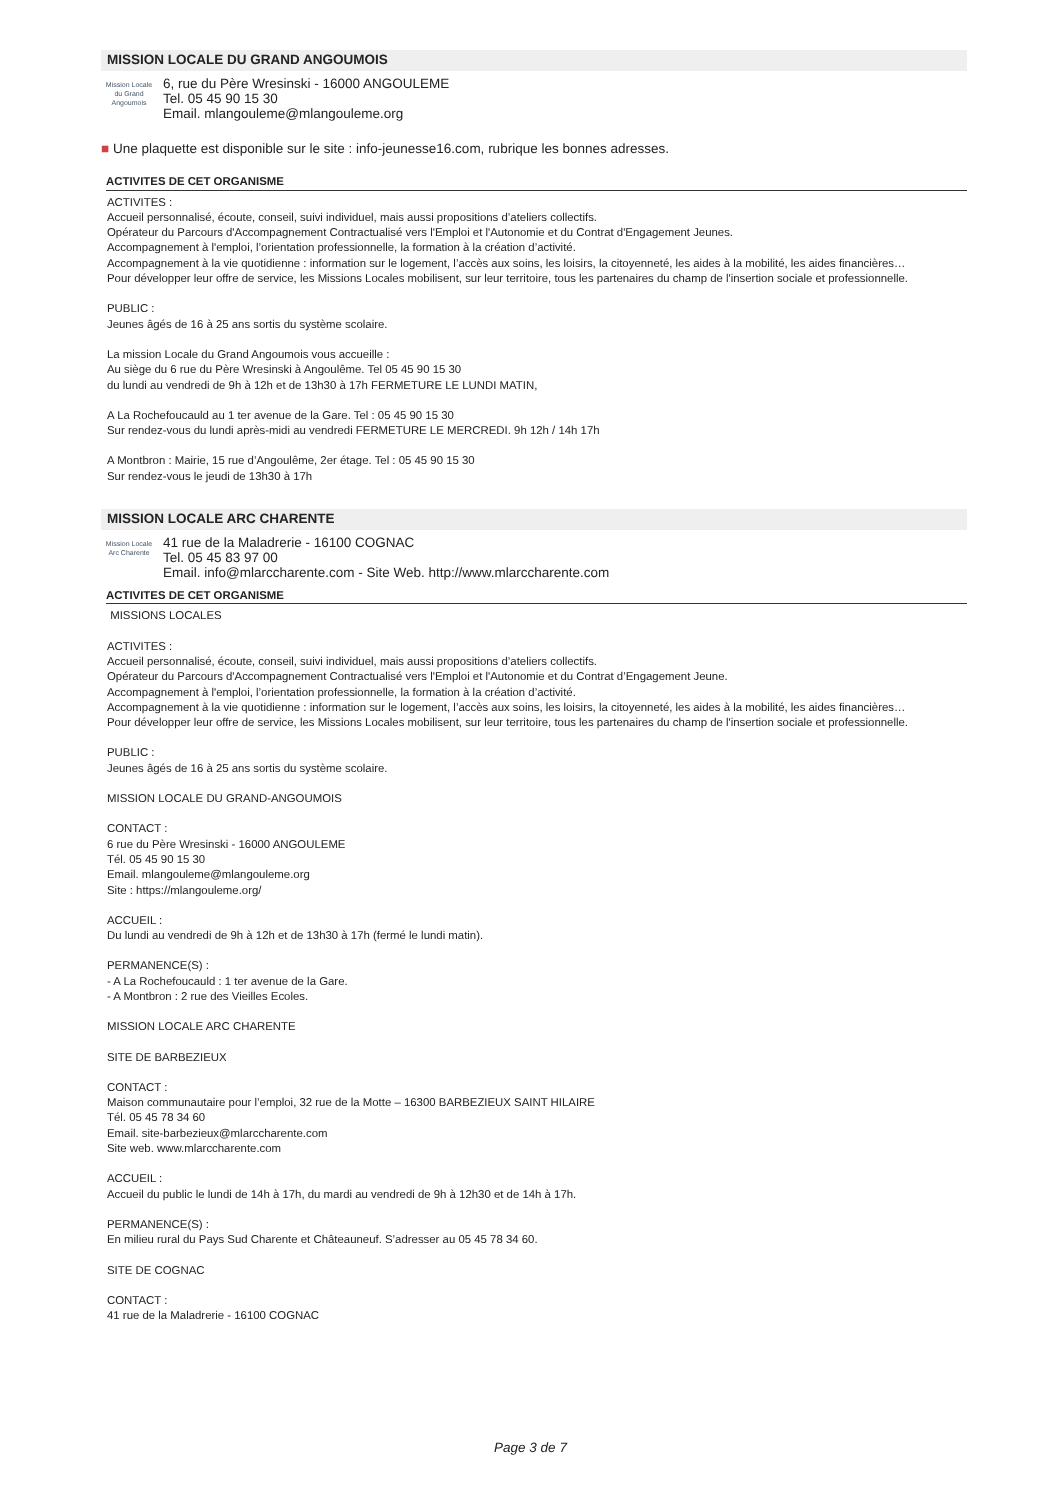MISSION LOCALE DU GRAND ANGOUMOIS
Mission Locale
du Grand Angoumois
6, rue du Père Wresinski - 16000 ANGOULEME
Tel. 05 45 90 15 30
Email. mlangouleme@mlangouleme.org
■ Une plaquette est disponible sur le site : info-jeunesse16.com, rubrique les bonnes adresses.
ACTIVITES DE CET ORGANISME
ACTIVITES :
Accueil personnalisé, écoute, conseil, suivi individuel, mais aussi propositions d’ateliers collectifs.
Opérateur du Parcours d'Accompagnement Contractualisé vers l'Emploi et l'Autonomie et du Contrat d'Engagement Jeunes.
Accompagnement à l'emploi, l’orientation professionnelle, la formation à la création d’activité.
Accompagnement à la vie quotidienne : information sur le logement, l’accès aux soins, les loisirs, la citoyenneté, les aides à la mobilité, les aides financières…
Pour développer leur offre de service, les Missions Locales mobilisent, sur leur territoire, tous les partenaires du champ de l'insertion sociale et professionnelle.
PUBLIC :
Jeunes âgés de 16 à 25 ans sortis du système scolaire.
La mission Locale du Grand Angoumois vous accueille :
Au siège du 6 rue du Père Wresinski à Angoulême. Tel 05 45 90 15 30
du lundi au vendredi de 9h à 12h et de 13h30 à 17h FERMETURE LE LUNDI MATIN,
A La Rochefoucauld au 1 ter avenue de la Gare. Tel : 05 45 90 15 30
Sur rendez-vous du lundi après-midi au vendredi FERMETURE LE MERCREDI. 9h 12h / 14h 17h
A Montbron : Mairie, 15 rue d’Angoulême, 2er étage. Tel : 05 45 90 15 30
Sur rendez-vous le jeudi de 13h30 à 17h
MISSION LOCALE ARC CHARENTE
Mission Locale
Arc Charente
41 rue de la Maladrerie - 16100 COGNAC
Tel. 05 45 83 97 00
Email. info@mlarccharente.com - Site Web. http://www.mlarccharente.com
ACTIVITES DE CET ORGANISME
MISSIONS LOCALES
ACTIVITES :
Accueil personnalisé, écoute, conseil, suivi individuel, mais aussi propositions d’ateliers collectifs.
Opérateur du Parcours d'Accompagnement Contractualisé vers l'Emploi et l'Autonomie et du Contrat d’Engagement Jeune.
Accompagnement à l'emploi, l’orientation professionnelle, la formation à la création d’activité.
Accompagnement à la vie quotidienne : information sur le logement, l’accès aux soins, les loisirs, la citoyenneté, les aides à la mobilité, les aides financières…
Pour développer leur offre de service, les Missions Locales mobilisent, sur leur territoire, tous les partenaires du champ de l'insertion sociale et professionnelle.
PUBLIC :
Jeunes âgés de 16 à 25 ans sortis du système scolaire.
MISSION LOCALE DU GRAND-ANGOUMOIS
CONTACT :
6 rue du Père Wresinski - 16000 ANGOULEME
Tél. 05 45 90 15 30
Email. mlangouleme@mlangouleme.org
Site : https://mlangouleme.org/
ACCUEIL :
Du lundi au vendredi de 9h à 12h et de 13h30 à 17h (fermé le lundi matin).
PERMANENCE(S) :
- A La Rochefoucauld : 1 ter avenue de la Gare.
- A Montbron : 2 rue des Vieilles Ecoles.
MISSION LOCALE ARC CHARENTE
SITE DE BARBEZIEUX
CONTACT :
Maison communautaire pour l’emploi, 32 rue de la Motte – 16300 BARBEZIEUX SAINT HILAIRE
Tél. 05 45 78 34 60
Email. site-barbezieux@mlarccharente.com
Site web. www.mlarccharente.com
ACCUEIL :
Accueil du public le lundi de 14h à 17h, du mardi au vendredi de 9h à 12h30 et de 14h à 17h.
PERMANENCE(S) :
En milieu rural du Pays Sud Charente et Châteauneuf. S’adresser au 05 45 78 34 60.
SITE DE COGNAC
CONTACT :
41 rue de la Maladrerie - 16100 COGNAC
Page 3 de 7